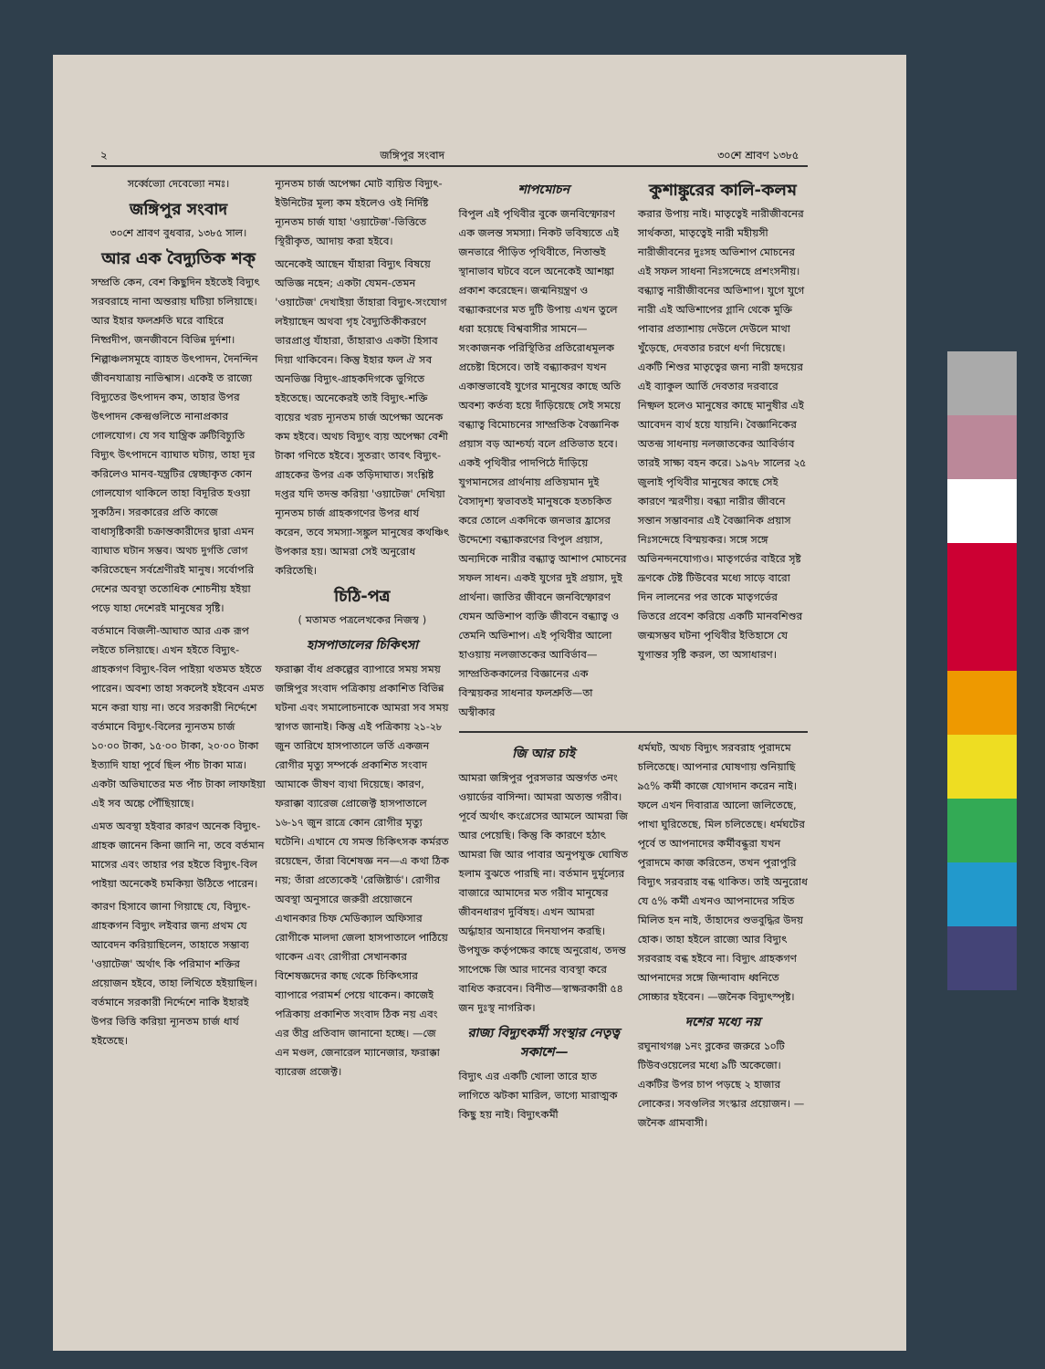২ জঙ্গিপুর সংবাদ ৩০শে শ্রাবণ ১৩৮৫
সর্ব্বেভ্যো দেবেভ্যো নমঃ।
জঙ্গিপুর সংবাদ
৩০শে শ্রাবণ বুধবার, ১৩৮৫ সাল।
আর এক বৈদ্যুতিক শক্
সম্প্রতি কেন, বেশ কিছুদিন হইতেই বিদ্যুৎ সরবরাহে নানা অন্তরায় ঘটিয়া চলিয়াছে। আর ইহার ফলশ্রুতি ঘরে বাহিরে নিষ্প্রদীপ, জনজীবনে বিভিন্ন দুর্দশা। শিল্পাঞ্চলসমূহে ব্যাহত উৎপাদন, দৈনন্দিন জীবনযাত্রায় নাভিশ্বাস। একেই ত রাজ্যে বিদ্যুতের উৎপাদন কম, তাহার উপর উৎপাদন কেন্দ্রগুলিতে নানাপ্রকার গোলযোগ। যে সব যান্ত্রিক ত্রুটিবিচ্যুতি বিদ্যুৎ উৎপাদনে ব্যাঘাত ঘটায়, তাহা দূর করিলেও মানব-যন্ত্রটির স্বেচ্ছাকৃত কোন গোলযোগ থাকিলে তাহা বিদূরিত হওয়া সুকঠিন। সরকারের প্রতি কাজে বাধাসৃষ্টিকারী চক্রান্তকারীদের দ্বারা এমন ব্যাঘাত ঘটান সম্ভব। অথচ দুর্গতি ভোগ করিতেছেন সর্বশ্রেণীরই মানুষ। সর্বোপরি দেশের অবস্থা ততোধিক শোচনীয় হইয়া পড়ে যাহা দেশেরই মানুষের সৃষ্টি।
বর্তমানে বিজলী-আঘাত আর এক রূপ লইতে চলিয়াছে। এখন হইতে বিদ্যুৎ-গ্রাহকগণ বিদ্যুৎ-বিল পাইয়া থতমত হইতে পারেন। অবশ্য তাহা সকলেই হইবেন এমত মনে করা যায় না। তবে সরকারী নির্দ্দেশে বর্তমানে বিদ্যুৎ-বিলের ন্যূনতম চার্জ ১০·০০ টাকা, ১৫·০০ টাকা, ২০·০০ টাকা ইত্যাদি যাহা পূর্বে ছিল পাঁচ টাকা মাত্র। একটা অভিঘাতের মত পাঁচ টাকা লাফাইয়া এই সব অঙ্কে পৌঁছিয়াছে।
এমত অবস্থা হইবার কারণ অনেক বিদ্যুৎ-গ্রাহক জানেন কিনা জানি না, তবে বর্তমান মাসের এবং তাহার পর হইতে বিদ্যুৎ-বিল পাইয়া অনেকেই চমকিয়া উঠিতে পারেন।
কারণ হিসাবে জানা গিয়াছে যে, বিদ্যুৎ-গ্রাহকগন বিদ্যুৎ লইবার জন্য প্রথম যে আবেদন করিয়াছিলেন, তাহাতে সম্ভাব্য 'ওয়াটেজ' অর্থাৎ কি পরিমাণ শক্তির প্রয়োজন হইবে, তাহা লিখিতে হইয়াছিল। বর্তমানে সরকারী নির্দ্দেশে নাকি ইহারই উপর ভিত্তি করিয়া ন্যূনতম চার্জ ধার্য হইতেছে।
ন্যূনতম চার্জ অপেক্ষা মোট ব্যয়িত বিদ্যুৎ-ইউনিটের মূল্য কম হইলেও ওই নির্দিষ্ট ন্যূনতম চার্জ যাহা 'ওয়াটেজ'-ভিত্তিতে স্থিরীকৃত, আদায় করা হইবে।
অনেকেই আছেন যাঁহারা বিদ্যুৎ বিষয়ে অভিজ্ঞ নহেন; একটা যেমন-তেমন 'ওয়াটেজ' দেখাইয়া তাঁহারা বিদ্যুৎ-সংযোগ লইয়াছেন অথবা গৃহ বৈদ্যুতিকীকরণে ভারপ্রাপ্ত যাঁহারা, তাঁহারাও একটা হিসাব দিয়া থাকিবেন। কিন্তু ইহার ফল ঐ সব অনভিজ্ঞ বিদ্যুৎ-গ্রাহকদিগকে ভুগিতে হইতেছে। অনেকেরই তাই বিদ্যুৎ-শক্তি ব্যয়ের খরচ ন্যূনতম চার্জ অপেক্ষা অনেক কম হইবে। অথচ বিদ্যুৎ ব্যয় অপেক্ষা বেশী টাকা গণিতে হইবে। সুতরাং তাবৎ বিদ্যুৎ-গ্রাহকের উপর এক তড়িদাঘাত। সংশ্লিষ্ট দপ্তর যদি তদন্ত করিয়া 'ওয়াটেজ' দেখিয়া ন্যূনতম চার্জ গ্রাহকগণের উপর ধার্য করেন, তবে সমস্যা-সঙ্কুল মানুষের কথঞ্চিৎ উপকার হয়। আমরা সেই অনুরোধ করিতেছি।
চিঠি-পত্র
( মতামত পত্রলেখকের নিজস্ব )
হাসপাতালের চিকিৎসা
ফরাক্কা বাঁধ প্রকল্পের ব্যাপারে সময় সময় জঙ্গিপুর সংবাদ পত্রিকায় প্রকাশিত বিভিন্ন ঘটনা এবং সমালোচনাকে আমরা সব সময় স্বাগত জানাই। কিন্তু এই পত্রিকায় ২১-২৮ জুন তারিখে হাসপাতালে ভর্তি একজন রোগীর মৃত্যু সম্পর্কে প্রকাশিত সংবাদ আমাকে ভীষণ ব্যথা দিয়েছে। কারণ, ফরাক্কা ব্যারেজ প্রোজেক্ট হাসপাতালে ১৬-১৭ জুন রাত্রে কোন রোগীর মৃত্যু ঘটেনি। এখানে যে সমস্ত চিকিৎসক কর্মরত রয়েছেন, তাঁরা বিশেষজ্ঞ নন—এ কথা ঠিক নয়; তাঁরা প্রত্যেকেই 'রেজিষ্টার্ড'। রোগীর অবস্থা অনুসারে জরুরী প্রয়োজনে এখানকার চিফ মেডিক্যাল অফিসার রোগীকে মালদা জেলা হাসপাতালে পাঠিয়ে থাকেন এবং রোগীরা সেখানকার বিশেষজ্ঞদের কাছ থেকে চিকিৎসার ব্যাপারে পরামর্শ পেয়ে থাকেন। কাজেই পত্রিকায় প্রকাশিত সংবাদ ঠিক নয় এবং এর তীব্র প্রতিবাদ জানানো হচ্ছে। —জে এন মণ্ডল, জেনারেল ম্যানেজার, ফরাক্কা ব্যারেজ প্রজেক্ট।
শাপমোচন
বিপুল এই পৃথিবীর বুকে জনবিস্ফোরণ এক জলন্ত সমস্যা। নিকট ভবিষ্যতে এই জনভারে পীড়িত পৃথিবীতে, নিতান্তই স্থানাভাব ঘটবে বলে অনেকেই আশঙ্কা প্রকাশ করেছেন। জন্মনিয়ন্ত্রণ ও বন্ধ্যাকরণের মত দুটি উপায় এখন তুলে ধরা হয়েছে বিশ্ববাসীর সামনে—সংকাজনক পরিস্থিতির প্রতিরোধমূলক প্রচেষ্টা হিসেবে। তাই বন্ধ্যাকরণ যখন একান্তভাবেই যুগের মানুষের কাছে অতি অবশ্য কর্তব্য হয়ে দাঁড়িয়েছে সেই সময়ে বন্ধ্যাত্ব বিমোচনের সাম্প্রতিক বৈজ্ঞানিক প্রয়াস বড় আশ্চর্য্য বলে প্রতিভাত হবে। একই পৃথিবীর পাদপিঠে দাঁড়িয়ে যুগমানসের প্রার্থনায় প্রতিয়মান দুই বৈসাদৃশ্য স্বভাবতই মানুষকে হতচকিত করে তোলে একদিকে জনভার হ্রাসের উদ্দেশ্যে বন্ধ্যাকরণের বিপুল প্রয়াস, অন্যদিকে নারীর বন্ধ্যাত্ব আশাপ মোচনের সফল সাধন। একই যুগের দুই প্রয়াস, দুই প্রার্থনা। জাতির জীবনে জনবিস্ফোরণ যেমন অভিশাপ ব্যক্তি জীবনে বন্ধ্যাত্ব ও তেমনি অভিশাপ। এই পৃথিবীর আলো হাওয়ায় নলজাতকের আবির্ভাব—সাম্প্রতিককালের বিজ্ঞানের এক বিস্ময়কর সাধনার ফলশ্রুতি—তা অস্বীকার
কুশাঙ্কুরের কালি-কলম
করার উপায় নাই। মাতৃত্বেই নারীজীবনের সার্থকতা, মাতৃত্বেই নারী মহীয়সী নারীজীবনের দুঃসহ অভিশাপ মোচনের এই সফল সাধনা নিঃসন্দেহে প্রশংসনীয়। বন্ধ্যাত্ব নারীজীবনের অভিশাপ। যুগে যুগে নারী এই অভিশাপের গ্লানি থেকে মুক্তি পাবার প্রত্যাশায় দেউলে দেউলে মাথা খুঁড়েছে, দেবতার চরণে ধর্ণা দিয়েছে। একটি শিশুর মাতৃত্বের জন্য নারী হৃদয়ের এই ব্যাকুল আর্তি দেবতার দরবারে নিষ্ফল হলেও মানুষের কাছে মানুষীর এই আবেদন ব্যর্থ হয়ে যায়নি। বৈজ্ঞানিকের অতন্দ্র সাধনায় নলজাতকের আবির্ভাব তারই সাক্ষ্য বহন করে। ১৯৭৮ সালের ২৫ জুলাই পৃথিবীর মানুষের কাছে সেই কারণে স্মরণীয়। বন্ধ্যা নারীর জীবনে সন্তান সম্ভাবনার এই বৈজ্ঞানিক প্রয়াস নিঃসন্দেহে বিস্ময়কর। সঙ্গে সঙ্গে অভিনন্দনযোগ্যও। মাতৃগর্ভের বাইরে সৃষ্ট ভ্রূণকে টেষ্ট টিউবের মধ্যে সাড়ে বারো দিন লালনের পর তাকে মাতৃগর্ভের ভিতরে প্রবেশ করিয়ে একটি মানবশিশুর জন্মসম্ভব ঘটনা পৃথিবীর ইতিহাসে যে যুগান্তর সৃষ্টি করল, তা অসাধারণ।
জি আর চাই
আমরা জঙ্গিপুর পুরসভার অন্তর্গত ৩নং ওয়ার্ডের বাসিন্দা। আমরা অত্যন্ত গরীব। পূর্বে অর্থাৎ কংগ্রেসের আমলে আমরা জি আর পেয়েছি। কিন্তু কি কারণে হঠাৎ আমরা জি আর পাবার অনুপযুক্ত ঘোষিত হলাম বুঝতে পারছি না। বর্তমান দুর্মূল্যের বাজারে আমাদের মত গরীব মানুষের জীবনধারণ দুর্বিষহ। এখন আমরা অর্দ্ধাহার অনাহারে দিনযাপন করছি। উপযুক্ত কর্তৃপক্ষের কাছে অনুরোধ, তদন্ত সাপেক্ষে জি আর দানের ব্যবস্থা করে বাধিত করবেন। বিনীত—স্বাক্ষরকারী ৫৪ জন দুঃস্থ নাগরিক।
রাজ্য বিদ্যুৎকর্মী সংস্থার নেতৃত্ব সকাশে—
বিদ্যুৎ এর একটি খোলা তারে হাত লাগিতে ঝটকা মারিল, ভাগ্যে মারাত্মক কিছু হয় নাই। বিদ্যুৎকর্মী
ধর্মঘট, অথচ বিদ্যুৎ সরবরাহ পুরাদমে চলিতেছে। আপনার ঘোষণায় শুনিয়াছি ৯৫% কর্মী কাজে যোগদান করেন নাই। ফলে এখন দিবারাত্র আলো জলিতেছে, পাখা ঘুরিতেছে, মিল চলিতেছে। ধর্মঘটের পূর্বে ত আপনাদের কর্মীবন্ধুরা যখন পুরাদমে কাজ করিতেন, তখন পুরাপুরি বিদ্যুৎ সরবরাহ বন্ধ থাকিত। তাই অনুরোধ যে ৫% কর্মী এখনও আপনাদের সহিত মিলিত হন নাই, তাঁহাদের শুভবুদ্ধির উদয় হোক। তাহা হইলে রাজ্যে আর বিদ্যুৎ সরবরাহ বন্ধ হইবে না। বিদ্যুৎ গ্রাহকগণ আপনাদের সঙ্গে জিন্দাবাদ ধ্বনিতে সোচ্চার হইবেন। —জনৈক বিদ্যুৎস্পৃষ্ট।
দশের মধ্যে নয়
রঘুনাথগঞ্জ ১নং ব্লকের জরুরে ১০টি টিউবওয়েলের মধ্যে ৯টি অকেজো। একটির উপর চাপ পড়ছে ২ হাজার লোকের। সবগুলির সংস্কার প্রয়োজন। —জনৈক গ্রামবাসী।